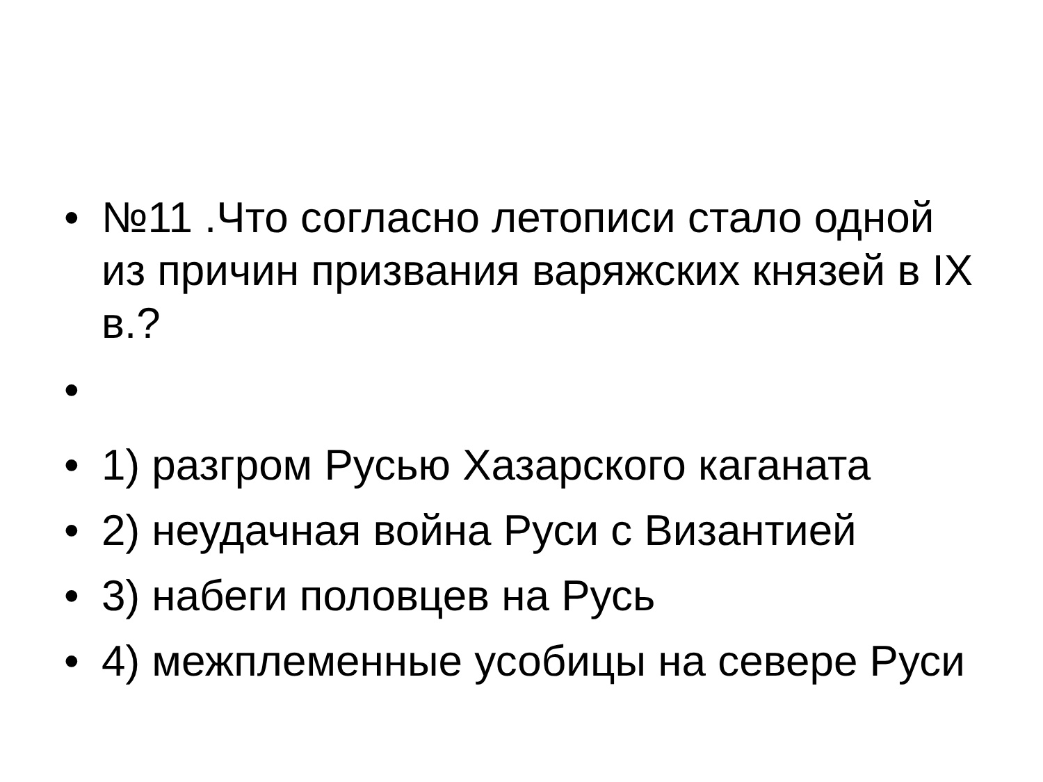• №11 .Что согласно летописи стало одной из причин призвания варяжских князей в IX в.?
•
• 1) разгром Русью Хазарского каганата
• 2) неудачная война Руси с Византией
• 3) набеги половцев на Русь
• 4) межплеменные усобицы на севере Руси